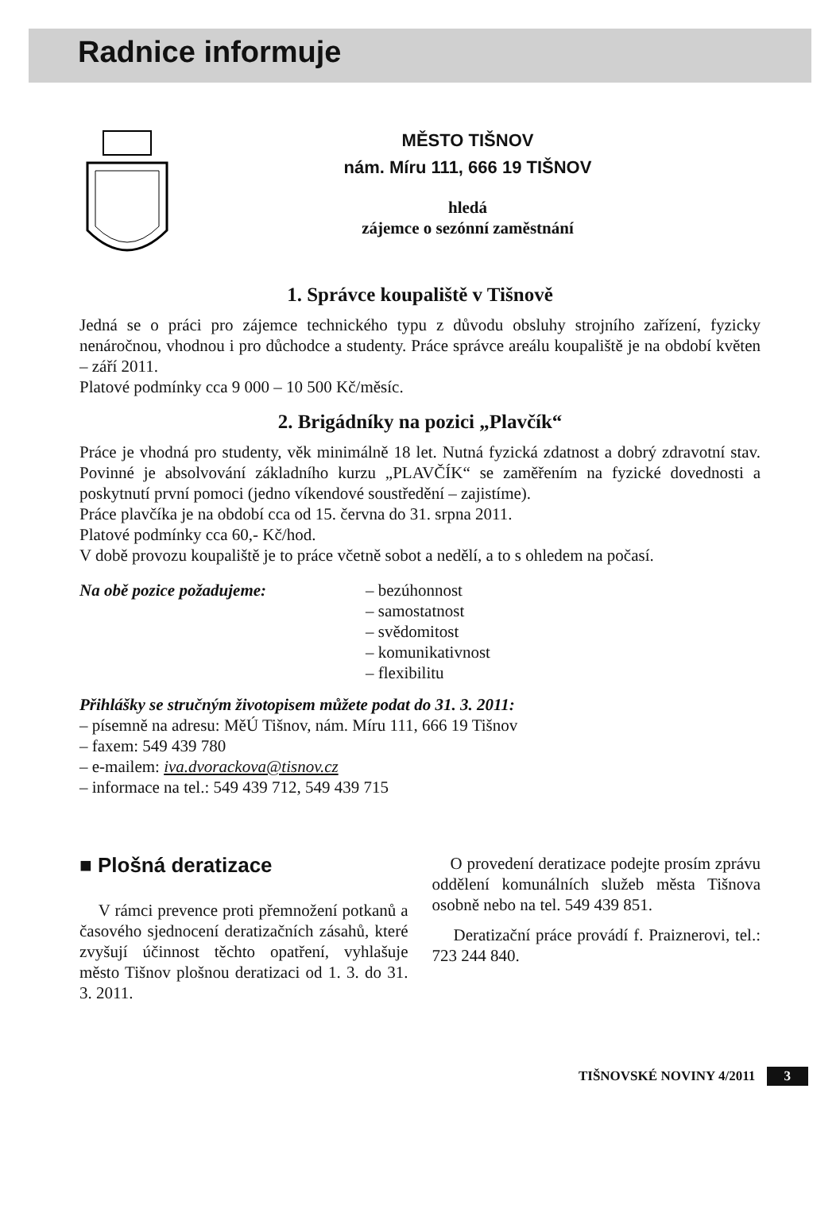Radnice informuje
MĚSTO TIŠNOV
nám. Míru 111, 666 19 TIŠNOV
hledá
zájemce o sezónní zaměstnání
1. Správce koupaliště v Tišnově
Jedná se o práci pro zájemce technického typu z důvodu obsluhy strojního zaří­zení, fyzicky nenáročnou, vhodnou i pro důchodce a studenty. Práce správce areálu koupaliště je na období květen – září 2011.
Platové podmínky cca 9 000 – 10 500 Kč/měsíc.
2. Brigádníky na pozici „Plavčík“
Práce je vhodná pro studenty, věk minimálně 18 let. Nutná fyzická zdatnost a dobrý zdravotní stav. Povinné je absolvování základního kurzu „PLAVČÍK“ se zaměřením na fyzické dovednosti a poskytnutí první pomoci (jedno víkendové soustředění – zajistíme).
Práce plavčíka je na období cca od 15. června do 31. srpna 2011.
Platové podmínky cca 60,- Kč/hod.
V době provozu koupaliště je to práce včetně sobot a nedělí, a to s ohledem na počasí.
Na obě pozice požadujeme: – bezúhonnost
– samostatnost
– svědomitost
– komunikativnost
– flexibilitu
Přihlášky se stručným životopisem můžete podat do 31. 3. 2011:
– písemně na adresu: MěÚ Tišnov, nám. Míru 111, 666 19 Tišnov
– faxem: 549 439 780
– e-mailem: iva.dvorackova@tisnov.cz
– informace na tel.: 549 439 712, 549 439 715
■ Plošná deratizace
V rámci prevence proti přemnožení potkanů a časového sjednocení derati­začních zásahů, které zvyšují účinnost těchto opatření, vyhlašuje město Tišnov plošnou deratizaci od 1. 3. do 31. 3. 2011.
O provedení deratizace podejte pro­sím zprávu oddělení komunálních služeb města Tišnova osobně nebo na tel. 549 439 851.
Deratizační práce provádí f. Praiznerovi, tel.: 723 244 840.
TIŠNOVSKÉ NOVINY 4/2011 3